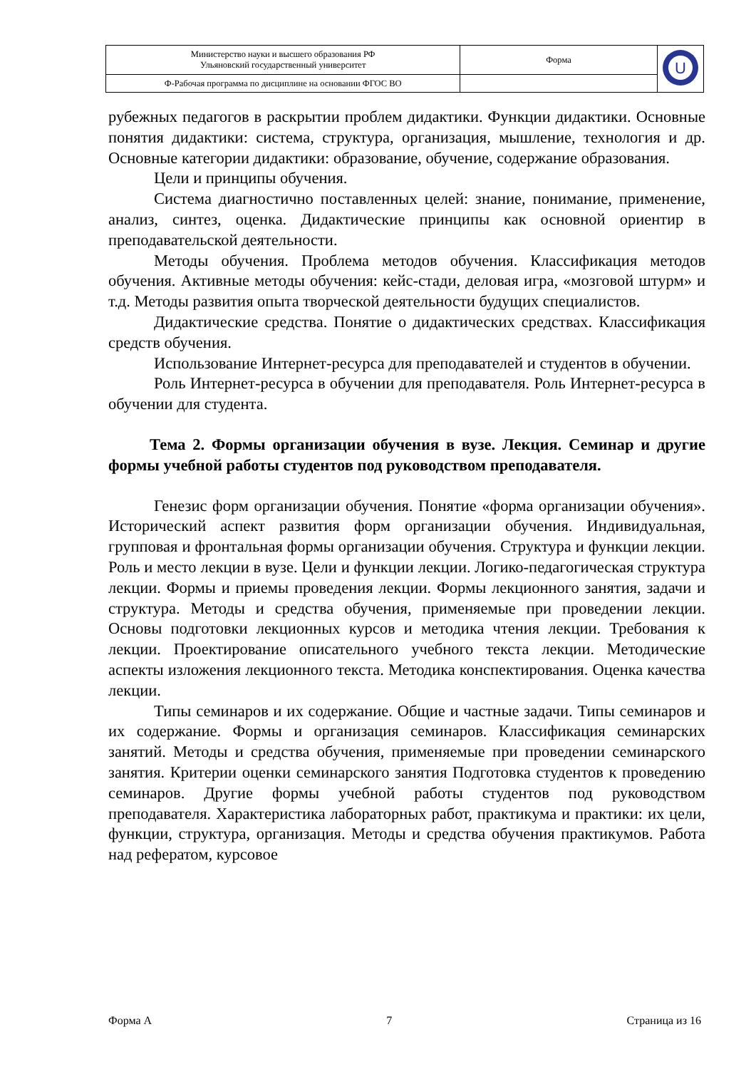| Министерство науки и высшего образования РФ Ульяновский государственный университет | Форма | U |
| Ф-Рабочая программа по дисциплине на основании ФГОС ВО | | |
рубежных педагогов в раскрытии проблем дидактики. Функции дидактики. Основные понятия дидактики: система, структура, организация, мышление, технология и др. Основные категории дидактики: образование, обучение, содержание образования.
Цели и принципы обучения.
Система диагностично поставленных целей: знание, понимание, применение, анализ, синтез, оценка. Дидактические принципы как основной ориентир в преподавательской деятельности.
Методы обучения. Проблема методов обучения. Классификация методов обучения. Активные методы обучения: кейс-стади, деловая игра, «мозговой штурм» и т.д. Методы развития опыта творческой деятельности будущих специалистов.
Дидактические средства. Понятие о дидактических средствах. Классификация средств обучения.
Использование Интернет-ресурса для преподавателей и студентов в обучении.
Роль Интернет-ресурса в обучении для преподавателя. Роль Интернет-ресурса в обучении для студента.
Тема 2. Формы организации обучения в вузе. Лекция. Семинар и другие формы учебной работы студентов под руководством преподавателя.
Генезис форм организации обучения. Понятие «форма организации обучения». Исторический аспект развития форм организации обучения. Индивидуальная, групповая и фронтальная формы организации обучения. Структура и функции лекции. Роль и место лекции в вузе. Цели и функции лекции. Логико-педагогическая структура лекции. Формы и приемы проведения лекции. Формы лекционного занятия, задачи и структура. Методы и средства обучения, применяемые при проведении лекции. Основы подготовки лекционных курсов и методика чтения лекции. Требования к лекции. Проектирование описательного учебного текста лекции. Методические аспекты изложения лекционного текста. Методика конспектирования. Оценка качества лекции.
Типы семинаров и их содержание. Общие и частные задачи. Типы семинаров и их содержание. Формы и организация семинаров. Классификация семинарских занятий. Методы и средства обучения, применяемые при проведении семинарского занятия. Критерии оценки семинарского занятия Подготовка студентов к проведению семинаров. Другие формы учебной работы студентов под руководством преподавателя. Характеристика лабораторных работ, практикума и практики: их цели, функции, структура, организация. Методы и средства обучения практикумов. Работа над рефератом, курсовое
Форма А 7 Страница из 16